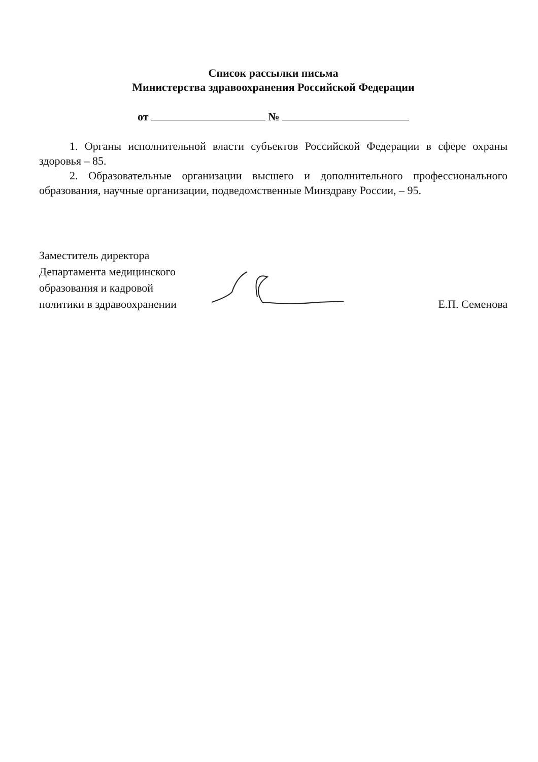Список рассылки письма
Министерства здравоохранения Российской Федерации
от №
1. Органы исполнительной власти субъектов Российской Федерации в сфере охраны здоровья – 85.
2. Образовательные организации высшего и дополнительного профессионального образования, научные организации, подведомственные Минздраву России, – 95.
Заместитель директора
Департамента медицинского
образования и кадровой
политики в здравоохранении
Е.П. Семенова